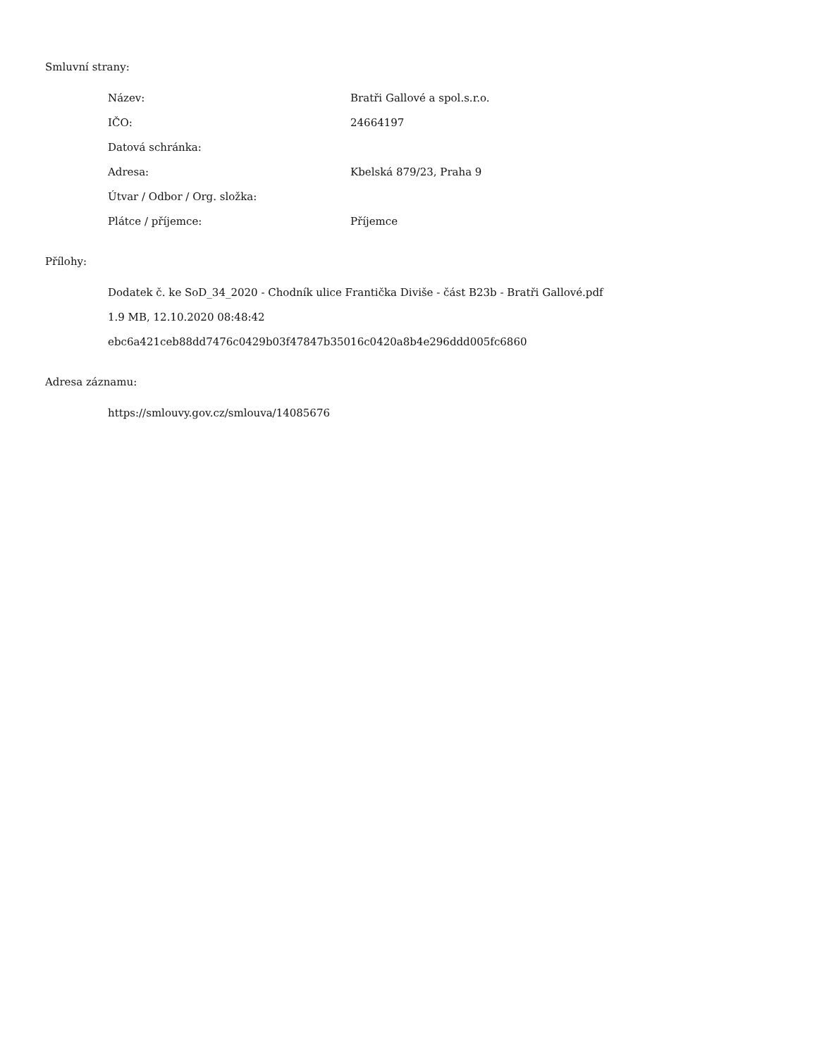Smluvní strany:
| Název: | Bratři Gallové a spol.s.r.o. |
| IČO: | 24664197 |
| Datová schránka: | |
| Adresa: | Kbelská 879/23, Praha 9 |
| Útvar / Odbor / Org. složka: | |
| Plátce / příjemce: | Příjemce |
Přílohy:
Dodatek č. ke SoD_34_2020 - Chodník ulice Frantička Diviše - část B23b - Bratři Gallové.pdf
1.9 MB, 12.10.2020 08:48:42
ebc6a421ceb88dd7476c0429b03f47847b35016c0420a8b4e296ddd005fc6860
Adresa záznamu:
https://smlouvy.gov.cz/smlouva/14085676